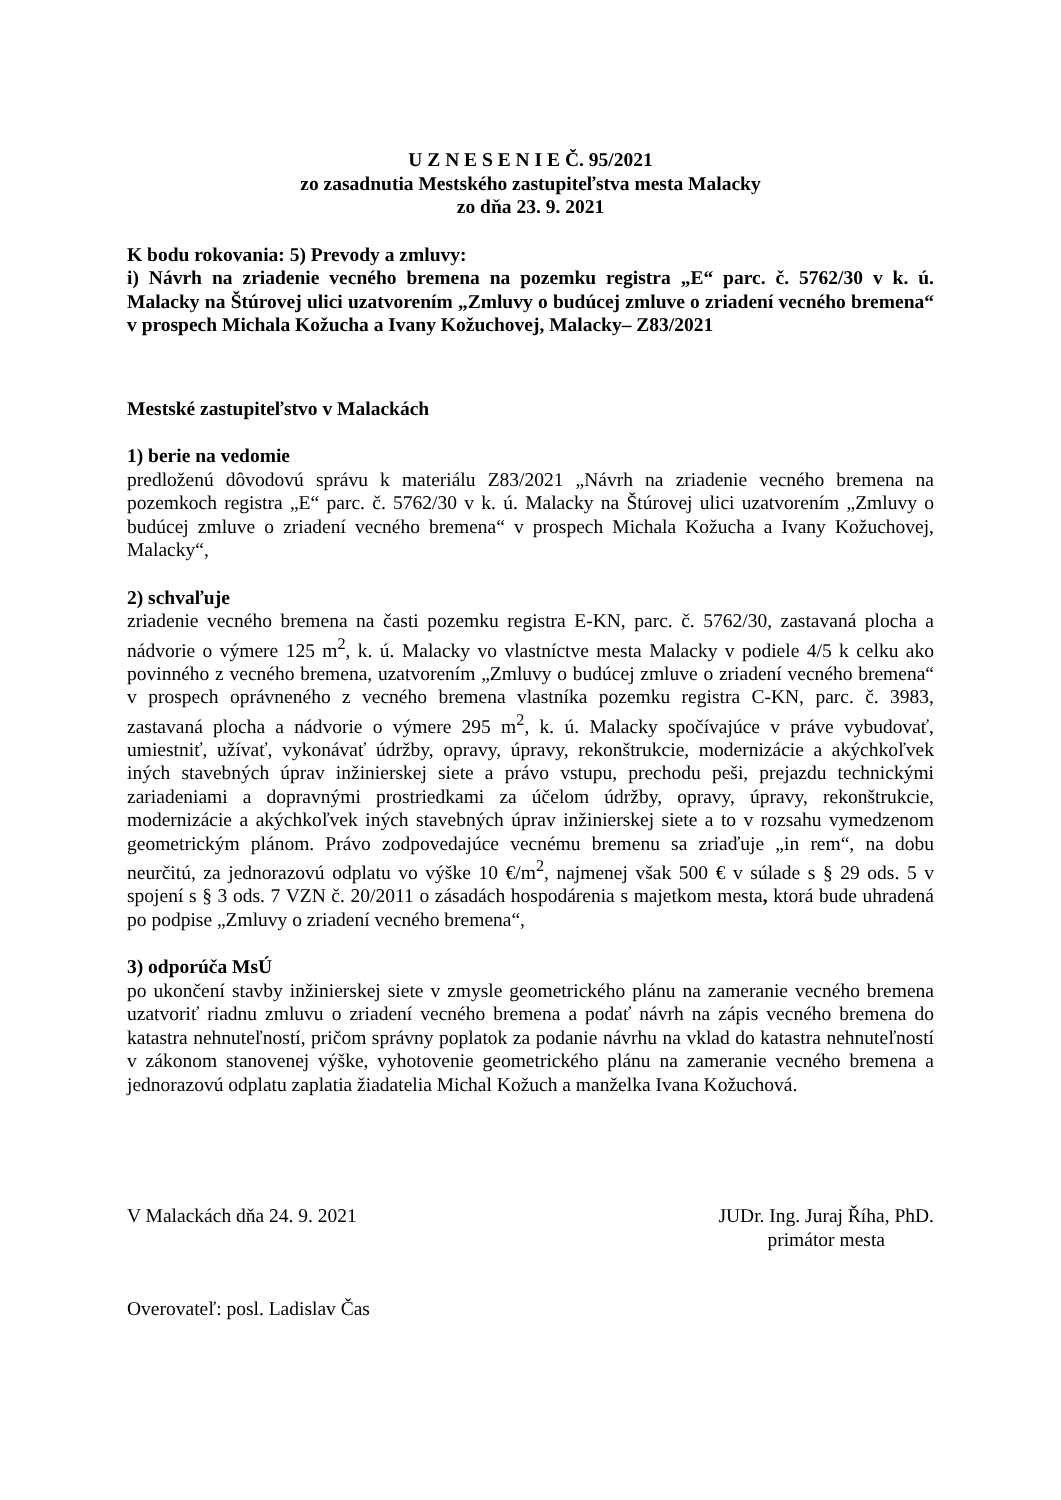U Z N E S E N I E Č. 95/2021
zo zasadnutia Mestského zastupiteľstva mesta Malacky
zo dňa 23. 9. 2021
K bodu rokovania: 5) Prevody a zmluvy:
i) Návrh na zriadenie vecného bremena na pozemku registra „E“ parc. č. 5762/30 v k. ú. Malacky na Štúrovej ulici uzatvorením „Zmluvy o budúcej zmluve o zriadení vecného bremena“ v prospech Michala Kožucha a Ivany Kožuchovej, Malacky– Z83/2021
Mestské zastupiteľstvo v Malackách
1) berie na vedomie
predloženú dôvodovú správu k materiálu Z83/2021 „Návrh na zriadenie vecného bremena na pozemkoch registra „E“ parc. č. 5762/30 v k. ú. Malacky na Štúrovej ulici uzatvorením „Zmluvy o budúcej zmluve o zriadení vecného bremena“ v prospech Michala Kožucha a Ivany Kožuchovej, Malacky“,
2) schvaľuje
zriadenie vecného bremena na časti pozemku registra E-KN, parc. č. 5762/30, zastavaná plocha a nádvorie o výmere 125 m<sup>2</sup>, k. ú. Malacky vo vlastníctve mesta Malacky v podiele 4/5 k celku ako povinného z vecného bremena, uzatvorením „Zmluvy o budúcej zmluve o zriadení vecného bremena“ v prospech oprávneného z vecného bremena vlastníka pozemku registra C-KN, parc. č. 3983, zastavaná plocha a nádvorie o výmere 295 m<sup>2</sup>, k. ú. Malacky spočívajúce v práve vybudovať, umiestniť, užívať, vykonávať údržby, opravy, úpravy, rekonštrukcie, modernizácie a akýchkoľvek iných stavebných úprav inžinierskej siete a právo vstupu, prechodu peši, prejazdu technickými zariadeniami a dopravnými prostriedkami za účelom údržby, opravy, úpravy, rekonštrukcie, modernizácie a akýchkoľvek iných stavebných úprav inžinierskej siete a to v rozsahu vymedzenom geometrickým plánom. Právo zodpovedajúce vecnému bremenu sa zriaďuje „in rem“, na dobu neurčitú, za jednorazovú odplatu vo výške 10 €/m<sup>2</sup>, najmenej však 500 € v súlade s § 29 ods. 5 v spojení s § 3 ods. 7 VZN č. 20/2011 o zásadách hospodárenia s majetkom mesta, ktorá bude uhradená po podpise „Zmluvy o zriadení vecného bremena“,
3) odporúča MsÚ
po ukončení stavby inžinierskej siete v zmysle geometrického plánu na zameranie vecného bremena uzatvoriť riadnu zmluvu o zriadení vecného bremena a podať návrh na zápis vecného bremena do katastra nehnuteľností, pričom správny poplatok za podanie návrhu na vklad do katastra nehnuteľností v zákonom stanovenej výške, vyhotovenie geometrického plánu na zameranie vecného bremena a jednorazovú odplatu zaplatia žiadatelia Michal Kožuch a manželka Ivana Kožuchová.
V Malackách dňa 24. 9. 2021 JUDr. Ing. Juraj Říha, PhD.
primátor mesta
Overovateľ: posl. Ladislav Čas